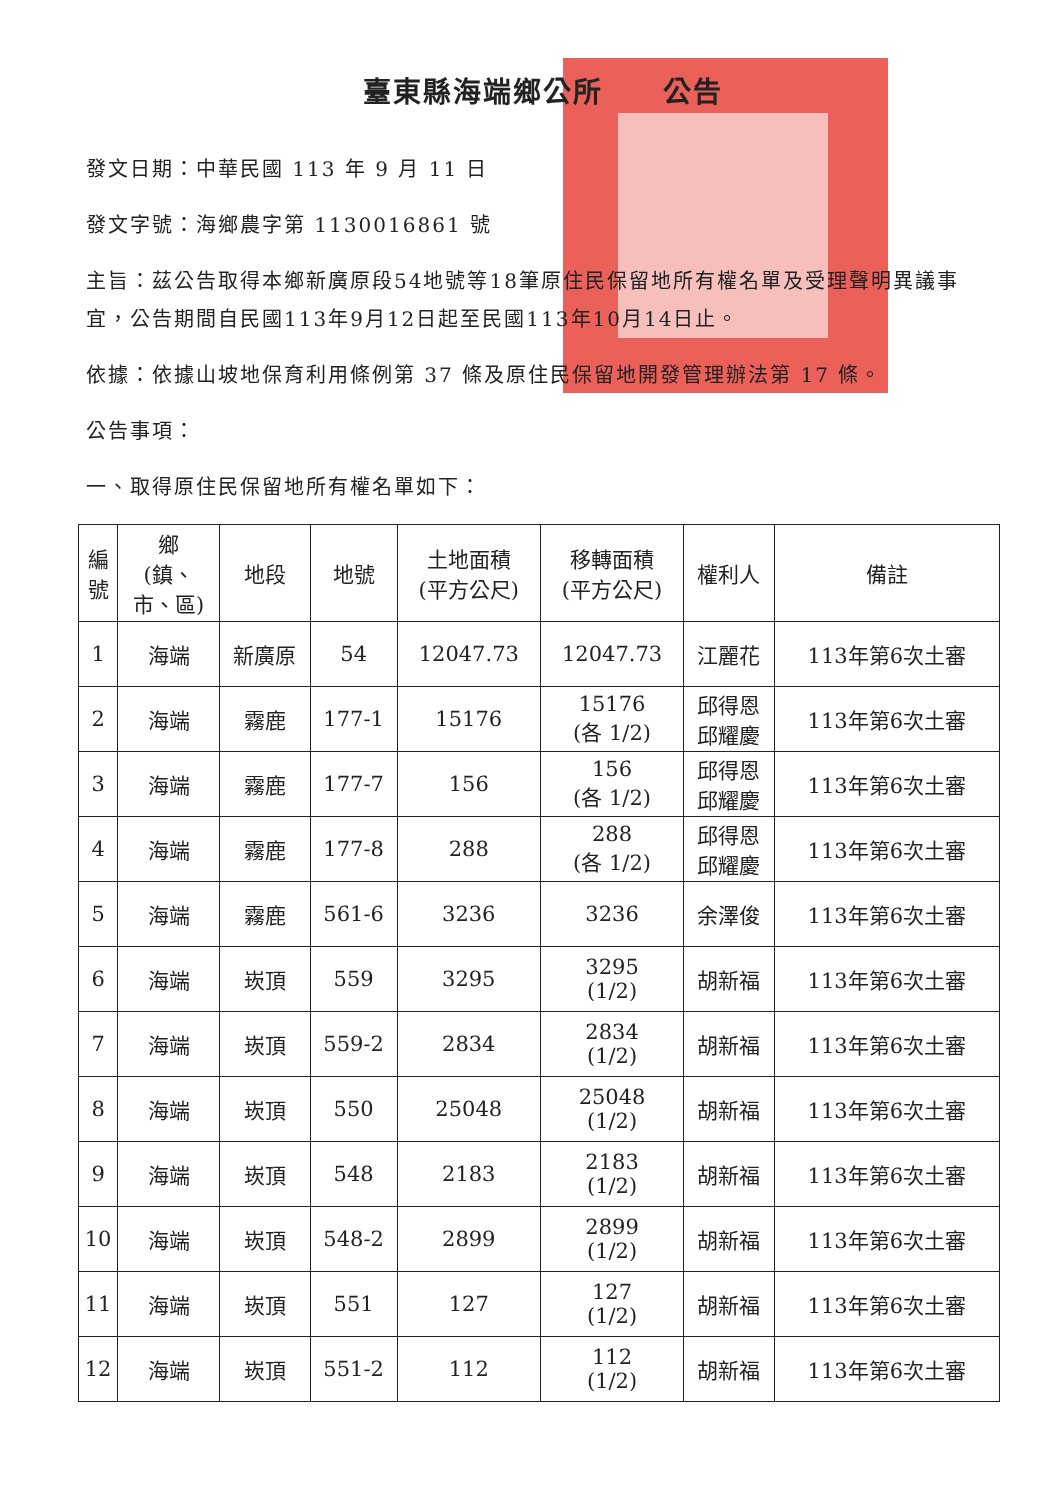臺東縣海端鄉公所　　公告
發文日期：中華民國 113 年 9 月 11 日
發文字號：海鄉農字第 1130016861 號
主旨：茲公告取得本鄉新廣原段54地號等18筆原住民保留地所有權名單及受理聲明異議事宜，公告期間自民國113年9月12日起至民國113年10月14日止。
依據：依據山坡地保育利用條例第 37 條及原住民保留地開發管理辦法第 17 條。
公告事項：
一、取得原住民保留地所有權名單如下：
| 編 號 | 鄉 (鎮、 市、區) | 地段 | 地號 | 土地面積 (平方公尺) | 移轉面積 (平方公尺) | 權利人 | 備註 |
| --- | --- | --- | --- | --- | --- | --- | --- |
| 1 | 海端 | 新廣原 | 54 | 12047.73 | 12047.73 | 江麗花 | 113年第6次土審 |
| 2 | 海端 | 霧鹿 | 177-1 | 15176 | 15176 (各 1/2) | 邱得恩 邱耀慶 | 113年第6次土審 |
| 3 | 海端 | 霧鹿 | 177-7 | 156 | 156 (各 1/2) | 邱得恩 邱耀慶 | 113年第6次土審 |
| 4 | 海端 | 霧鹿 | 177-8 | 288 | 288 (各 1/2) | 邱得恩 邱耀慶 | 113年第6次土審 |
| 5 | 海端 | 霧鹿 | 561-6 | 3236 | 3236 | 余澤俊 | 113年第6次土審 |
| 6 | 海端 | 崁頂 | 559 | 3295 | 3295 (1/2) | 胡新福 | 113年第6次土審 |
| 7 | 海端 | 崁頂 | 559-2 | 2834 | 2834 (1/2) | 胡新福 | 113年第6次土審 |
| 8 | 海端 | 崁頂 | 550 | 25048 | 25048 (1/2) | 胡新福 | 113年第6次土審 |
| 9 | 海端 | 崁頂 | 548 | 2183 | 2183 (1/2) | 胡新福 | 113年第6次土審 |
| 10 | 海端 | 崁頂 | 548-2 | 2899 | 2899 (1/2) | 胡新福 | 113年第6次土審 |
| 11 | 海端 | 崁頂 | 551 | 127 | 127 (1/2) | 胡新福 | 113年第6次土審 |
| 12 | 海端 | 崁頂 | 551-2 | 112 | 112 (1/2) | 胡新福 | 113年第6次土審 |